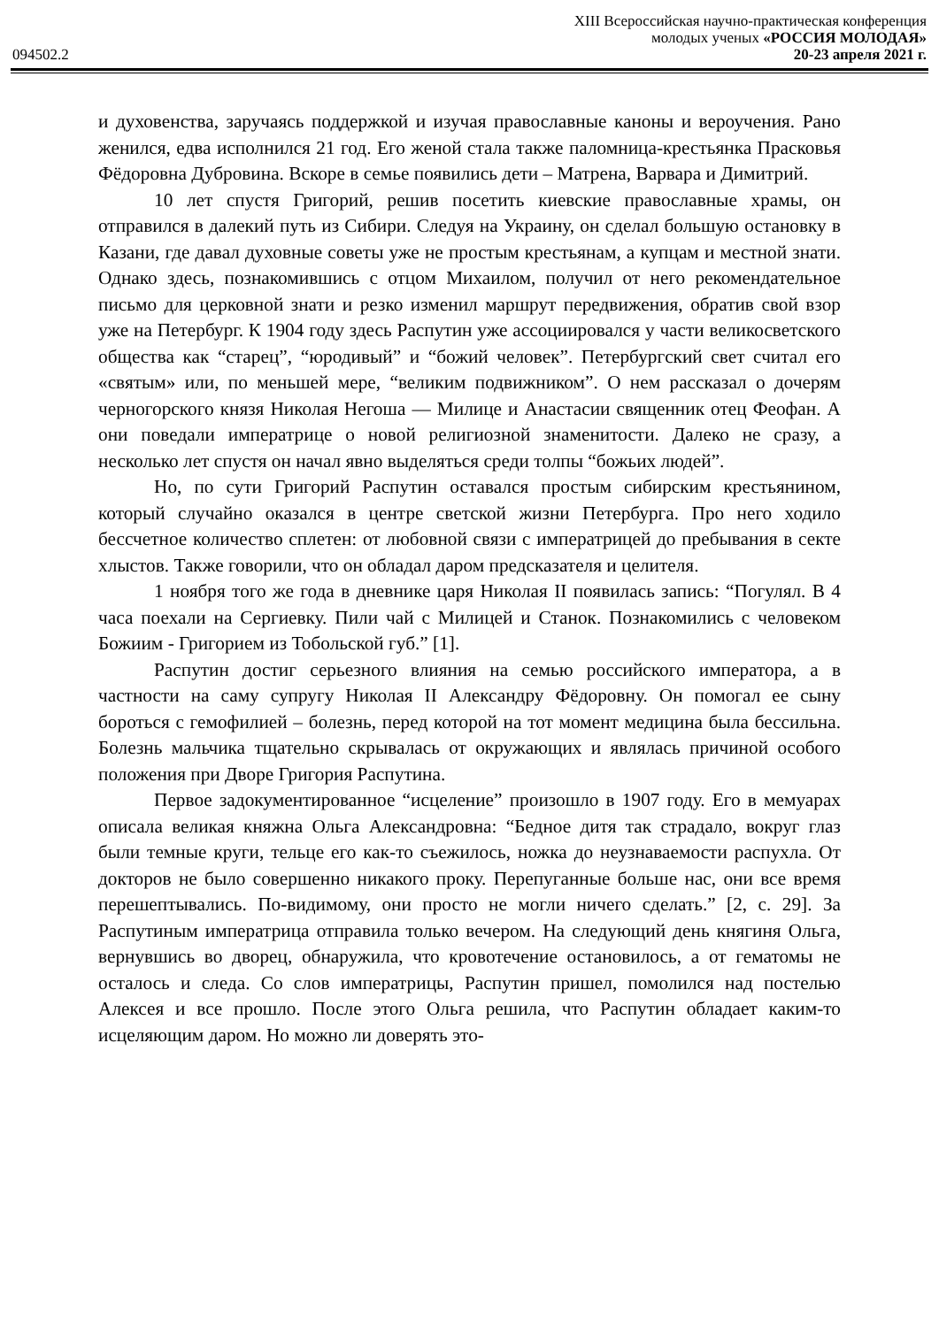XIII Всероссийская научно-практическая конференция
молодых ученых «РОССИЯ МОЛОДАЯ»
094502.2 20-23 апреля 2021 г.
и духовенства, заручаясь поддержкой и изучая православные каноны и вероучения. Рано женился, едва исполнился 21 год. Его женой стала также паломница-крестьянка Прасковья Фёдоровна Дубровина. Вскоре в семье появились дети – Матрена, Варвара и Димитрий.
10 лет спустя Григорий, решив посетить киевские православные храмы, он отправился в далекий путь из Сибири. Следуя на Украину, он сделал большую остановку в Казани, где давал духовные советы уже не простым крестьянам, а купцам и местной знати. Однако здесь, познакомившись с отцом Михаилом, получил от него рекомендательное письмо для церковной знати и резко изменил маршрут передвижения, обратив свой взор уже на Петербург. К 1904 году здесь Распутин уже ассоциировался у части великосветского общества как “старец”, “юродивый” и “божий человек”. Петербургский свет считал его «святым» или, по меньшей мере, “великим подвижником”. О нем рассказал о дочерям черногорского князя Николая Негоша — Милице и Анастасии священник отец Феофан. А они поведали императрице о новой религиозной знаменитости. Далеко не сразу, а несколько лет спустя он начал явно выделяться среди толпы “божьих людей”.
Но, по сути Григорий Распутин оставался простым сибирским крестьянином, который случайно оказался в центре светской жизни Петербурга. Про него ходило бессчетное количество сплетен: от любовной связи с императрицей до пребывания в секте хлыстов. Также говорили, что он обладал даром предсказателя и целителя.
1 ноября того же года в дневнике царя Николая II появилась запись: “Погулял. В 4 часа поехали на Сергиевку. Пили чай с Милицей и Станок. Познакомились с человеком Божиим - Григорием из Тобольской губ.” [1].
Распутин достиг серьезного влияния на семью российского императора, а в частности на саму супругу Николая II Александру Фёдоровну. Он помогал ее сыну бороться с гемофилией – болезнь, перед которой на тот момент медицина была бессильна. Болезнь мальчика тщательно скрывалась от окружающих и являлась причиной особого положения при Дворе Григория Распутина.
Первое задокументированное “исцеление” произошло в 1907 году. Его в мемуарах описала великая княжна Ольга Александровна: “Бедное дитя так страдало, вокруг глаз были темные круги, тельце его как-то съежилось, ножка до неузнаваемости распухла. От докторов не было совершенно никакого проку. Перепуганные больше нас, они все время перешептывались. По-видимому, они просто не могли ничего сделать.” [2, с. 29]. За Распутиным императрица отправила только вечером. На следующий день княгиня Ольга, вернувшись во дворец, обнаружила, что кровотечение остановилось, а от гематомы не осталось и следа. Со слов императрицы, Распутин пришел, помолился над постелью Алексея и все прошло. После этого Ольга решила, что Распутин обладает каким-то исцеляющим даром. Но можно ли доверять это-